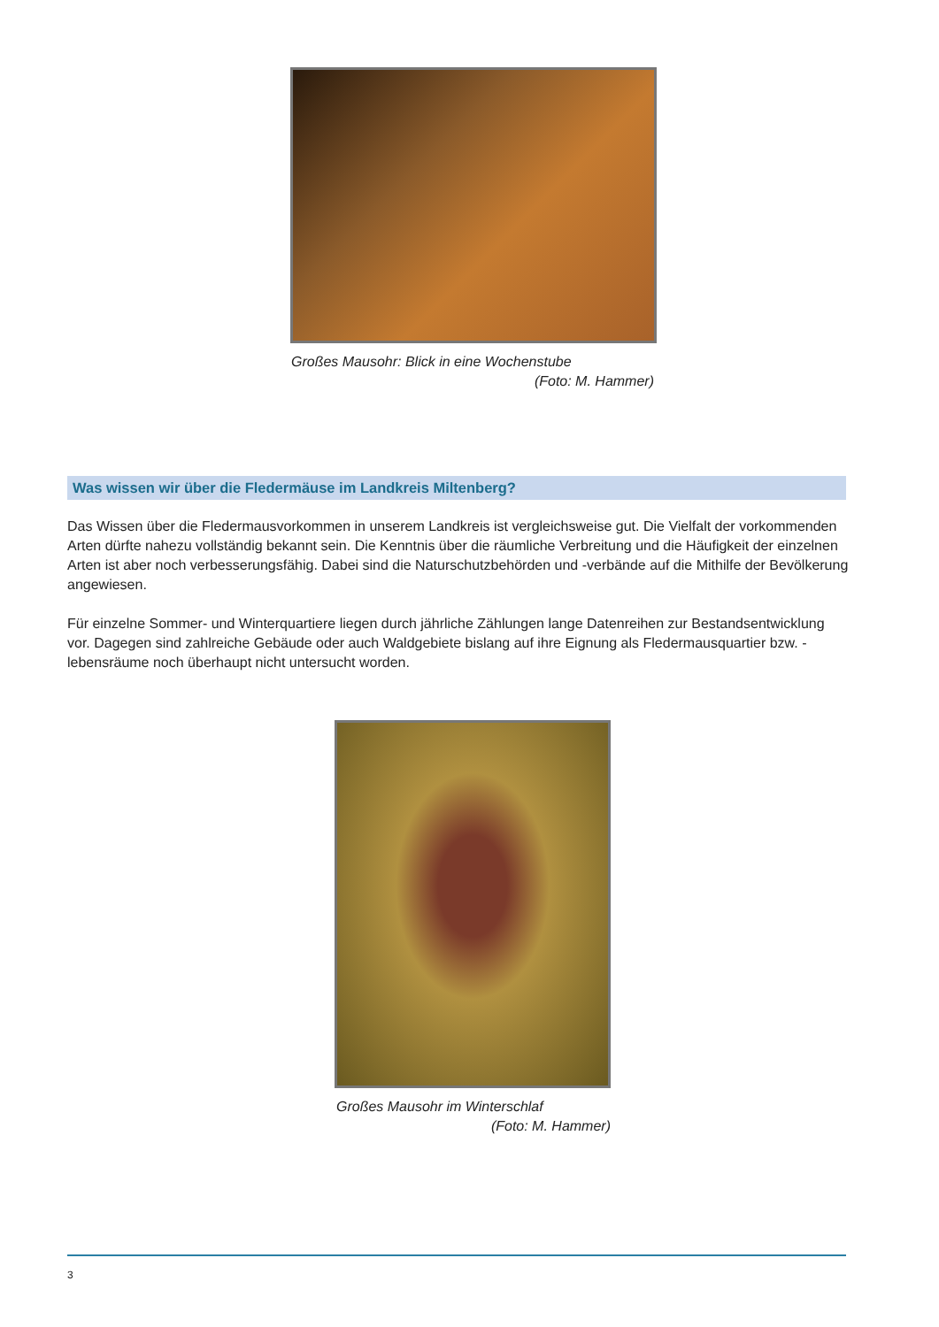Großes Mausohr: Blick in eine Wochenstube
(Foto: M. Hammer)
Was wissen wir über die Fledermäuse im Landkreis Miltenberg?
Das Wissen über die Fledermausvorkommen in unserem Landkreis ist vergleichsweise gut. Die Vielfalt der vorkommenden Arten dürfte nahezu vollständig bekannt sein. Die Kenntnis über die räumliche Verbreitung und die Häufigkeit der einzelnen Arten ist aber noch verbesserungsfähig. Dabei sind die Naturschutzbehörden und -verbände auf die Mithilfe der Bevölkerung angewiesen.
Für einzelne Sommer- und Winterquartiere liegen durch jährliche Zählungen lange Datenreihen zur Bestandsentwicklung vor. Dagegen sind zahlreiche Gebäude oder auch Waldgebiete bislang auf ihre Eignung als Fledermausquartier bzw. -lebensräume noch überhaupt nicht untersucht worden.
Großes Mausohr im Winterschlaf
(Foto: M. Hammer)
3